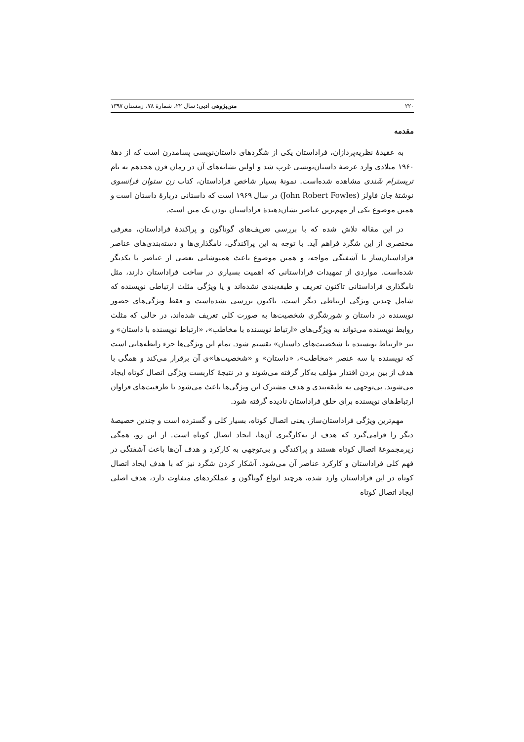۲۲۰ متن‌پژوهی ادبی؛ سال ۲۲، شمارهٔ ۷۸، زمستان ۱۳۹۷
مقدمه
به عقیدهٔ نظریه‌پردازان، فراداستان یکی از شگردهای داستان‌نویسی پسامدرن است که از دههٔ ۱۹۶۰ میلادی وارد عرصهٔ داستان‌نویسی غرب شد و اولین نشانه‌های آن در رمان قرن هجدهم به نام تریسترام شَندی مشاهده شده‌است. نمونهٔ بسیار شاخص فراداستان، کتاب زن ستوان فرانسوی نوشتهٔ جان فاولز (John Robert Fowles) در سال ۱۹۶۹ است که داستانی دربارهٔ داستان است و همین موضوع یکی از مهم‌ترین عناصر نشان‌دهندهٔ فراداستان بودن یک متن است.
در این مقاله تلاش شده که با بررسی تعریف‌های گوناگون و پراکندهٔ فراداستان، معرفی مختصری از این شگرد فراهم آید. با توجه به این پراکندگی، نامگذاری‌ها و دسته‌بندی‌های عناصر فراداستان‌ساز با آشفتگی مواجه، و همین موضوع باعث همپوشانی بعضی از عناصر با یکدیگر شده‌است. مواردی از تمهیدات فراداستانی که اهمیت بسیاری در ساخت فراداستان دارند، مثل نامگذاری فراداستانی تاکنون تعریف و طبقه‌بندی نشده‌اند و یا ویژگی مثلث ارتباطی نویسنده که شامل چندین ویژگی ارتباطی دیگر است، تاکنون بررسی نشده‌است و فقط ویژگی‌های حضور نویسنده در داستان و شورشگری شخصیت‌ها به صورت کلی تعریف شده‌اند، در حالی که مثلث روابط نویسنده می‌تواند به ویژگی‌های «ارتباط نویسنده با مخاطب»، «ارتباط نویسنده با داستان» و نیز «ارتباط نویسنده با شخصیت‌های داستان» تقسیم شود. تمام این ویژگی‌ها جزء رابطه‌هایی است که نویسنده با سه عنصر «مخاطب»، «داستان» و «شخصیت‌ها»ی آن برقرار می‌کند و همگی با هدف از بین بردن اقتدار مؤلف به‌کار گرفته می‌شوند و در نتیجهٔ کاربست ویژگی اتصال کوتاه ایجاد می‌شوند. بی‌توجهی به طبقه‌بندی و هدف مشترک این ویژگی‌ها باعث می‌شود تا ظرفیت‌های فراوان ارتباط‌های نویسنده برای خلق فراداستان نادیده گرفته شود.
مهم‌ترین ویژگی فراداستان‌ساز، یعنی اتصال کوتاه، بسیار کلی و گسترده است و چندین خصیصهٔ دیگر را فرامی‌گیرد که هدف از به‌کارگیری آن‌ها، ایجاد اتصال کوتاه است. از این رو، همگی زیرمجموعهٔ اتصال کوتاه هستند و پراکندگی و بی‌توجهی به کارکرد و هدف آن‌ها باعث آشفتگی در فهم کلی فراداستان و کارکرد عناصر آن می‌شود. آشکار کردن شگرد نیز که با هدف ایجاد اتصال کوتاه در این فراداستان وارد شده، هرچند انواع گوناگون و عملکردهای متفاوت دارد، هدف اصلی ایجاد اتصال کوتاه